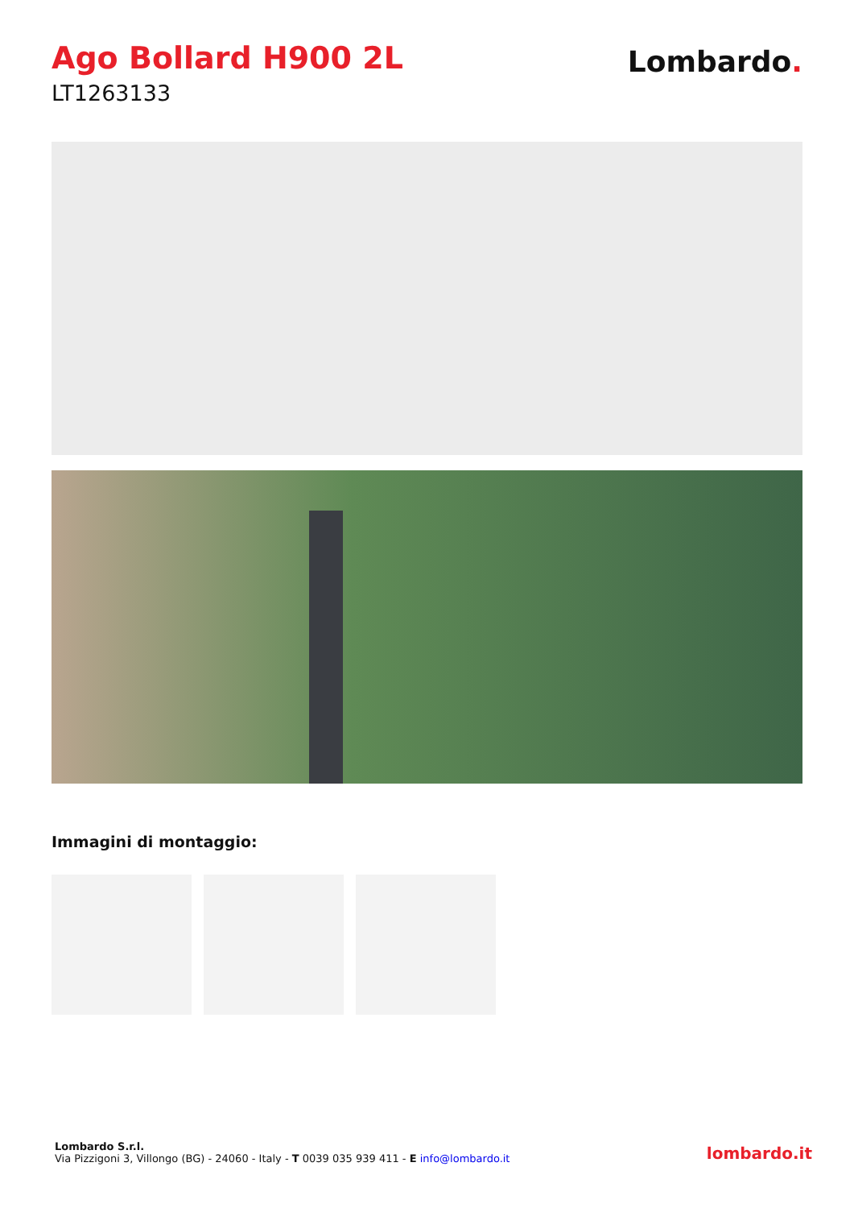Ago Bollard H900 2L
LT1263133
Lombardo.
Immagini di montaggio:
Lombardo S.r.l.
Via Pizzigoni 3, Villongo (BG) - 24060 - Italy - T 0039 035 939 411 - E info@lombardo.it
lombardo.it